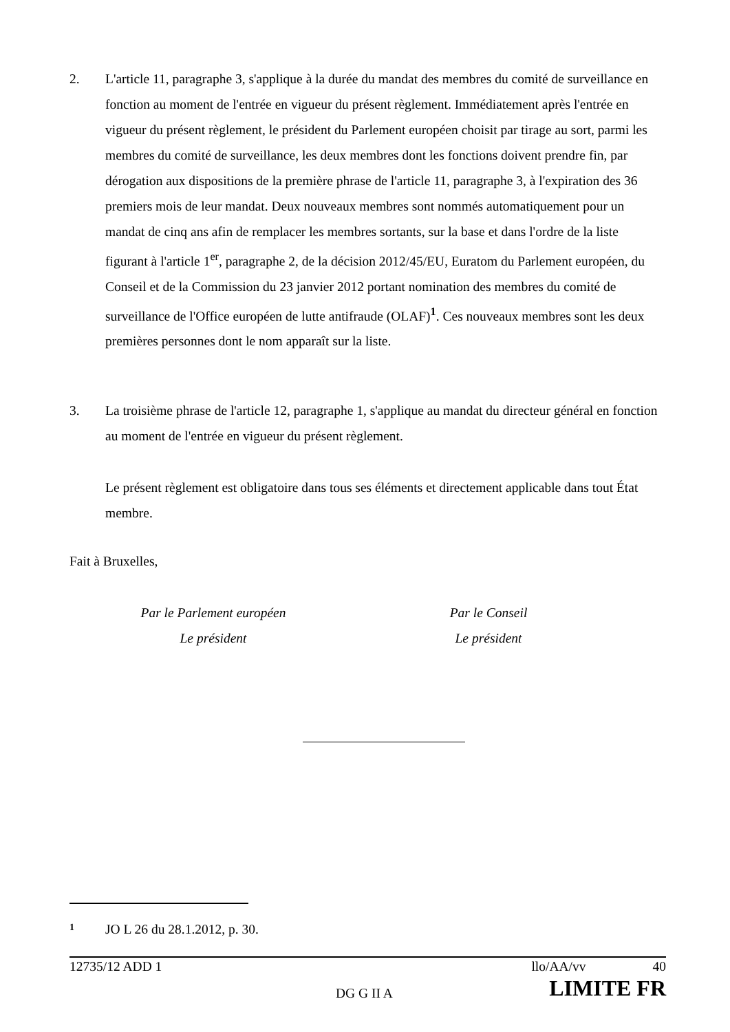2. L'article 11, paragraphe 3, s'applique à la durée du mandat des membres du comité de surveillance en fonction au moment de l'entrée en vigueur du présent règlement. Immédiatement après l'entrée en vigueur du présent règlement, le président du Parlement européen choisit par tirage au sort, parmi les membres du comité de surveillance, les deux membres dont les fonctions doivent prendre fin, par dérogation aux dispositions de la première phrase de l'article 11, paragraphe 3, à l'expiration des 36 premiers mois de leur mandat. Deux nouveaux membres sont nommés automatiquement pour un mandat de cinq ans afin de remplacer les membres sortants, sur la base et dans l'ordre de la liste figurant à l'article 1<sup>er</sup>, paragraphe 2, de la décision 2012/45/EU, Euratom du Parlement européen, du Conseil et de la Commission du 23 janvier 2012 portant nomination des membres du comité de surveillance de l'Office européen de lutte antifraude (OLAF)<sup>1</sup>. Ces nouveaux membres sont les deux premières personnes dont le nom apparaît sur la liste.
3. La troisième phrase de l'article 12, paragraphe 1, s'applique au mandat du directeur général en fonction au moment de l'entrée en vigueur du présent règlement.
Le présent règlement est obligatoire dans tous ses éléments et directement applicable dans tout État membre.
Fait à Bruxelles,
Par le Parlement européen
Le président
Par le Conseil
Le président
1 JO L 26 du 28.1.2012, p. 30.
12735/12 ADD 1 llo/AA/vv 40
DG G II A LIMITE FR